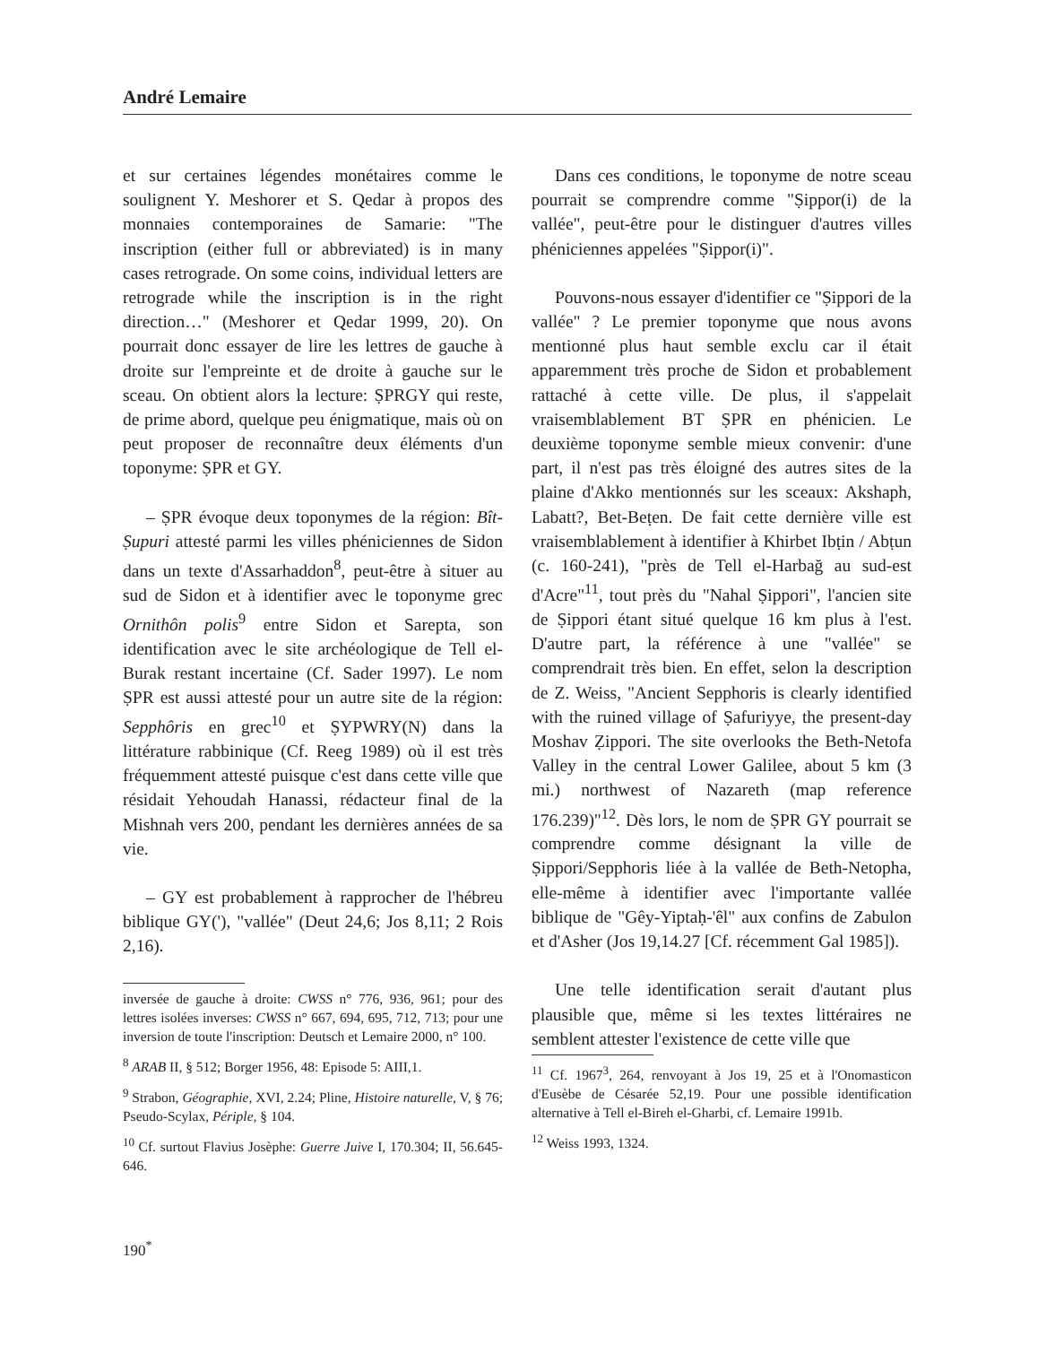André Lemaire
et sur certaines légendes monétaires comme le soulignent Y. Meshorer et S. Qedar à propos des monnaies contemporaines de Samarie: "The inscription (either full or abbreviated) is in many cases retrograde. On some coins, individual letters are retrograde while the inscription is in the right direction…" (Meshorer et Qedar 1999, 20). On pourrait donc essayer de lire les lettres de gauche à droite sur l'empreinte et de droite à gauche sur le sceau. On obtient alors la lecture: ṢPRGY qui reste, de prime abord, quelque peu énigmatique, mais où on peut proposer de reconnaître deux éléments d'un toponyme: ṢPR et GY.
– ṢPR évoque deux toponymes de la région: Bît-Ṣupuri attesté parmi les villes phéniciennes de Sidon dans un texte d'Assarhaddon<sup>8</sup>, peut-être à situer au sud de Sidon et à identifier avec le toponyme grec Ornithôn polis<sup>9</sup> entre Sidon et Sarepta, son identification avec le site archéologique de Tell el-Burak restant incertaine (Cf. Sader 1997). Le nom ṢPR est aussi attesté pour un autre site de la région: Sepphôris en grec<sup>10</sup> et ṢYPWRY(N) dans la littérature rabbinique (Cf. Reeg 1989) où il est très fréquemment attesté puisque c'est dans cette ville que résidait Yehoudah Hanassi, rédacteur final de la Mishnah vers 200, pendant les dernières années de sa vie.
– GY est probablement à rapprocher de l'hébreu biblique GY('), "vallée" (Deut 24,6; Jos 8,11; 2 Rois 2,16).
inversée de gauche à droite: CWSS n° 776, 936, 961; pour des lettres isolées inverses: CWSS n° 667, 694, 695, 712, 713; pour une inversion de toute l'inscription: Deutsch et Lemaire 2000, n° 100.
<sup>8</sup> ARAB II, § 512; Borger 1956, 48: Episode 5: AIII,1.
<sup>9</sup> Strabon, Géographie, XVI, 2.24; Pline, Histoire naturelle, V, § 76; Pseudo-Scylax, Périple, § 104.
<sup>10</sup> Cf. surtout Flavius Josèphe: Guerre Juive I, 170.304; II, 56.645-646.
Dans ces conditions, le toponyme de notre sceau pourrait se comprendre comme "Ṣippor(i) de la vallée", peut-être pour le distinguer d'autres villes phéniciennes appelées "Ṣippor(i)".
Pouvons-nous essayer d'identifier ce "Ṣippori de la vallée" ? Le premier toponyme que nous avons mentionné plus haut semble exclu car il était apparemment très proche de Sidon et probablement rattaché à cette ville. De plus, il s'appelait vraisemblablement BT ṢPR en phénicien. Le deuxième toponyme semble mieux convenir: d'une part, il n'est pas très éloigné des autres sites de la plaine d'Akko mentionnés sur les sceaux: Akshaph, Labatt?, Bet-Beṭen. De fait cette dernière ville est vraisemblablement à identifier à Khirbet Ibṭin / Abṭun (c. 160-241), "près de Tell el-Harbağ au sud-est d'Acre"<sup>11</sup>, tout près du "Nahal Ṣippori", l'ancien site de Ṣippori étant situé quelque 16 km plus à l'est. D'autre part, la référence à une "vallée" se comprendrait très bien. En effet, selon la description de Z. Weiss, "Ancient Sepphoris is clearly identified with the ruined village of Ṣafuriyye, the present-day Moshav Ẓippori. The site overlooks the Beth-Netofa Valley in the central Lower Galilee, about 5 km (3 mi.) northwest of Nazareth (map reference 176.239)"<sup>12</sup>. Dès lors, le nom de ṢPR GY pourrait se comprendre comme désignant la ville de Ṣippori/Sepphoris liée à la vallée de Beth-Netopha, elle-même à identifier avec l'importante vallée biblique de "Gêy-Yiptaḥ-'êl" aux confins de Zabulon et d'Asher (Jos 19,14.27 [Cf. récemment Gal 1985]).
Une telle identification serait d'autant plus plausible que, même si les textes littéraires ne semblent attester l'existence de cette ville que
<sup>11</sup> Cf. 1967<sup>3</sup>, 264, renvoyant à Jos 19, 25 et à l'Onomasticon d'Eusèbe de Césarée 52,19. Pour une possible identification alternative à Tell el-Bireh el-Gharbi, cf. Lemaire 1991b.
<sup>12</sup> Weiss 1993, 1324.
190<sup>*</sup>